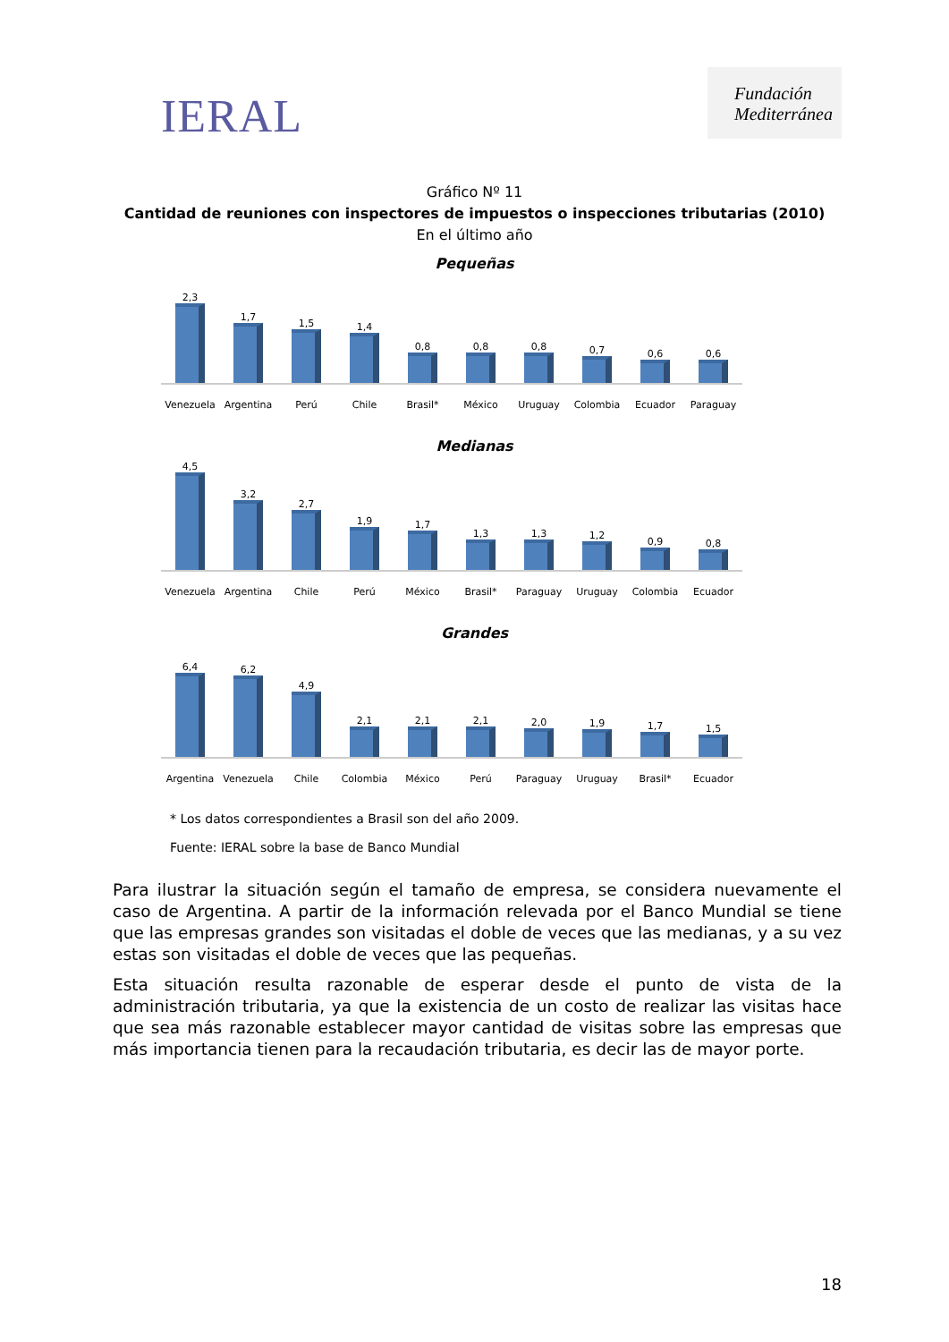IERAL
Fundación Mediterránea
Gráfico Nº 11
Cantidad de reuniones con inspectores de impuestos o inspecciones tributarias (2010)
En el último año
Pequeñas
2,3
1,7
1,5
1,4
0,8
0,8
0,8
0,7
0,6
0,6
Venezuela Argentina Perú Chile Brasil* México Uruguay Colombia Ecuador Paraguay
Medianas
4,5
3,2
2,7
1,9
1,7
1,3
1,3
1,2
0,9
0,8
Venezuela Argentina Chile Perú México Brasil* Paraguay Uruguay Colombia Ecuador
Grandes
6,4
6,2
4,9
2,1
2,1
2,1
2,0
1,9
1,7
1,5
Argentina Venezuela Chile Colombia México Perú Paraguay Uruguay Brasil* Ecuador
* Los datos correspondientes a Brasil son del año 2009.
Fuente: IERAL sobre la base de Banco Mundial
Para ilustrar la situación según el tamaño de empresa, se considera nuevamente el caso de Argentina. A partir de la información relevada por el Banco Mundial se tiene que las empresas grandes son visitadas el doble de veces que las medianas, y a su vez estas son visitadas el doble de veces que las pequeñas.
Esta situación resulta razonable de esperar desde el punto de vista de la administración tributaria, ya que la existencia de un costo de realizar las visitas hace que sea más razonable establecer mayor cantidad de visitas sobre las empresas que más importancia tienen para la recaudación tributaria, es decir las de mayor porte.
18